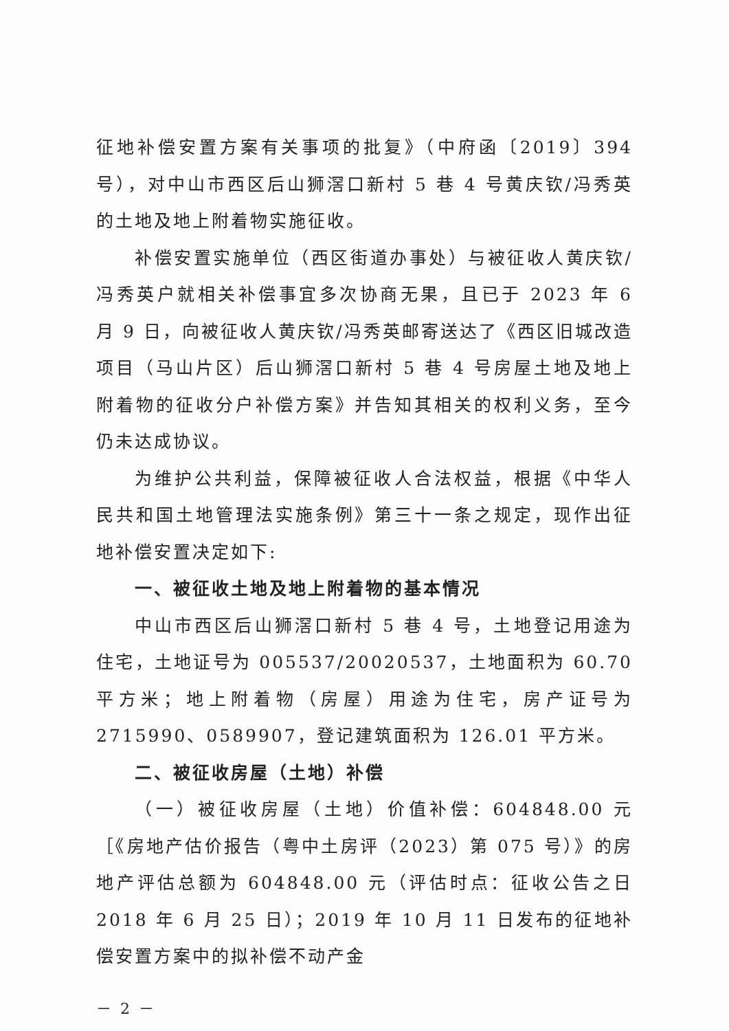征地补偿安置方案有关事项的批复》（中府函〔2019〕394 号），对中山市西区后山狮滘口新村 5 巷 4 号黄庆钦/冯秀英的土地及地上附着物实施征收。
补偿安置实施单位（西区街道办事处）与被征收人黄庆钦/冯秀英户就相关补偿事宜多次协商无果，且已于 2023 年 6 月 9 日，向被征收人黄庆钦/冯秀英邮寄送达了《西区旧城改造项目（马山片区）后山狮滘口新村 5 巷 4 号房屋土地及地上附着物的征收分户补偿方案》并告知其相关的权利义务，至今仍未达成协议。
为维护公共利益，保障被征收人合法权益，根据《中华人民共和国土地管理法实施条例》第三十一条之规定，现作出征地补偿安置决定如下:
一、被征收土地及地上附着物的基本情况
中山市西区后山狮滘口新村 5 巷 4 号，土地登记用途为住宅，土地证号为 005537/20020537，土地面积为 60.70 平方米；地上附着物（房屋）用途为住宅，房产证号为 2715990、0589907，登记建筑面积为 126.01 平方米。
二、被征收房屋（土地）补偿
（一）被征收房屋（土地）价值补偿：604848.00 元［《房地产估价报告（粤中土房评（2023）第 075 号）》的房地产评估总额为 604848.00 元（评估时点：征收公告之日 2018 年 6 月 25 日）；2019 年 10 月 11 日发布的征地补偿安置方案中的拟补偿不动产金
－ 2 －